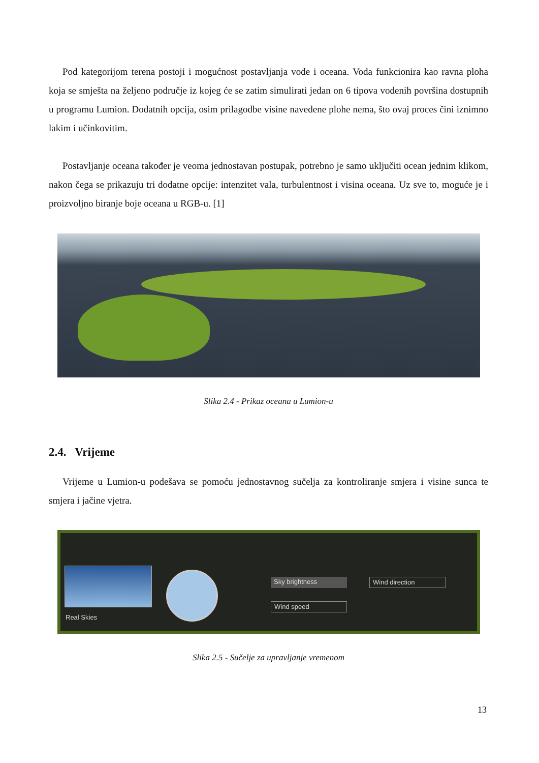Pod kategorijom terena postoji i mogućnost postavljanja vode i oceana. Voda funkcionira kao ravna ploha koja se smješta na željeno područje iz kojeg će se zatim simulirati jedan on 6 tipova vodenih površina dostupnih u programu Lumion. Dodatnih opcija, osim prilagodbe visine navedene plohe nema, što ovaj proces čini iznimno lakim i učinkovitim.
Postavljanje oceana također je veoma jednostavan postupak, potrebno je samo uključiti ocean jednim klikom, nakon čega se prikazuju tri dodatne opcije: intenzitet vala, turbulentnost i visina oceana. Uz sve to, moguće je i proizvoljno biranje boje oceana u RGB-u. [1]
Slika 2.4 - Prikaz oceana u Lumion-u
2.4. Vrijeme
Vrijeme u Lumion-u podešava se pomoću jednostavnog sučelja za kontroliranje smjera i visine sunca te smjera i jačine vjetra.
Real Skies
Sky brightness Wind direction
Wind speed
Slika 2.5 - Sučelje za upravljanje vremenom
13